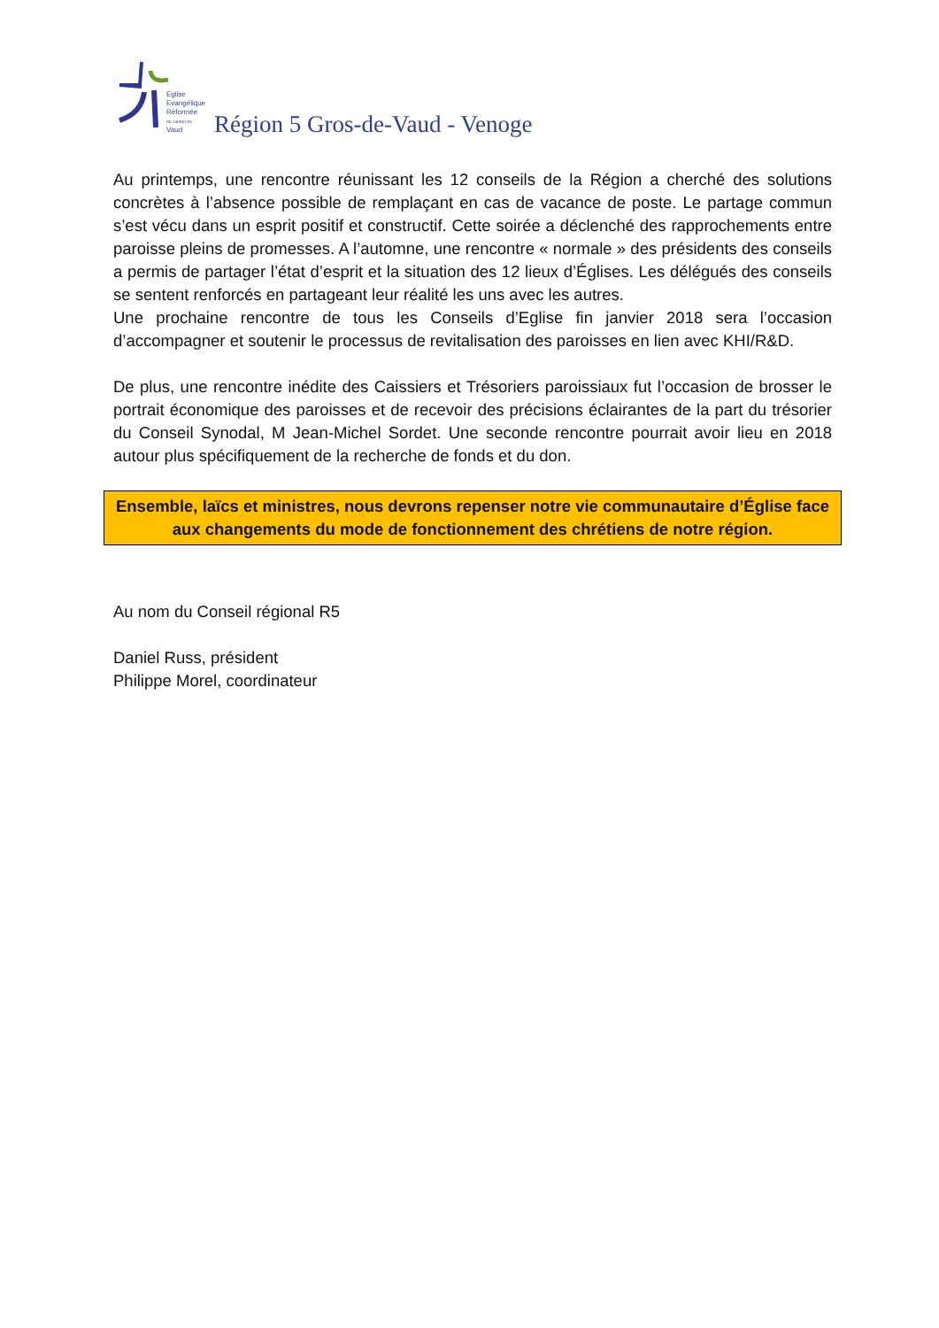Eglise
Evangélique
Réformée
du canton de
Vaud
Région 5 Gros-de-Vaud - Venoge
Au printemps, une rencontre réunissant les 12 conseils de la Région a cherché des solutions concrètes à l’absence possible de remplaçant en cas de vacance de poste. Le partage commun s’est vécu dans un esprit positif et constructif. Cette soirée a déclenché des rapprochements entre paroisse pleins de promesses. A l’automne, une rencontre « normale » des présidents des conseils a permis de partager l’état d’esprit et la situation des 12 lieux d’Églises. Les délégués des conseils se sentent renforcés en partageant leur réalité les uns avec les autres.
Une prochaine rencontre de tous les Conseils d’Eglise fin janvier 2018 sera l’occasion d’accompagner et soutenir le processus de revitalisation des paroisses en lien avec KHI/R&D.
De plus, une rencontre inédite des Caissiers et Trésoriers paroissiaux fut l’occasion de brosser le portrait économique des paroisses et de recevoir des précisions éclairantes de la part du trésorier du Conseil Synodal, M Jean-Michel Sordet. Une seconde rencontre pourrait avoir lieu en 2018 autour plus spécifiquement de la recherche de fonds et du don.
Ensemble, laïcs et ministres, nous devrons repenser notre vie communautaire d’Église face aux changements du mode de fonctionnement des chrétiens de notre région.
Au nom du Conseil régional R5
Daniel Russ, président
Philippe Morel, coordinateur